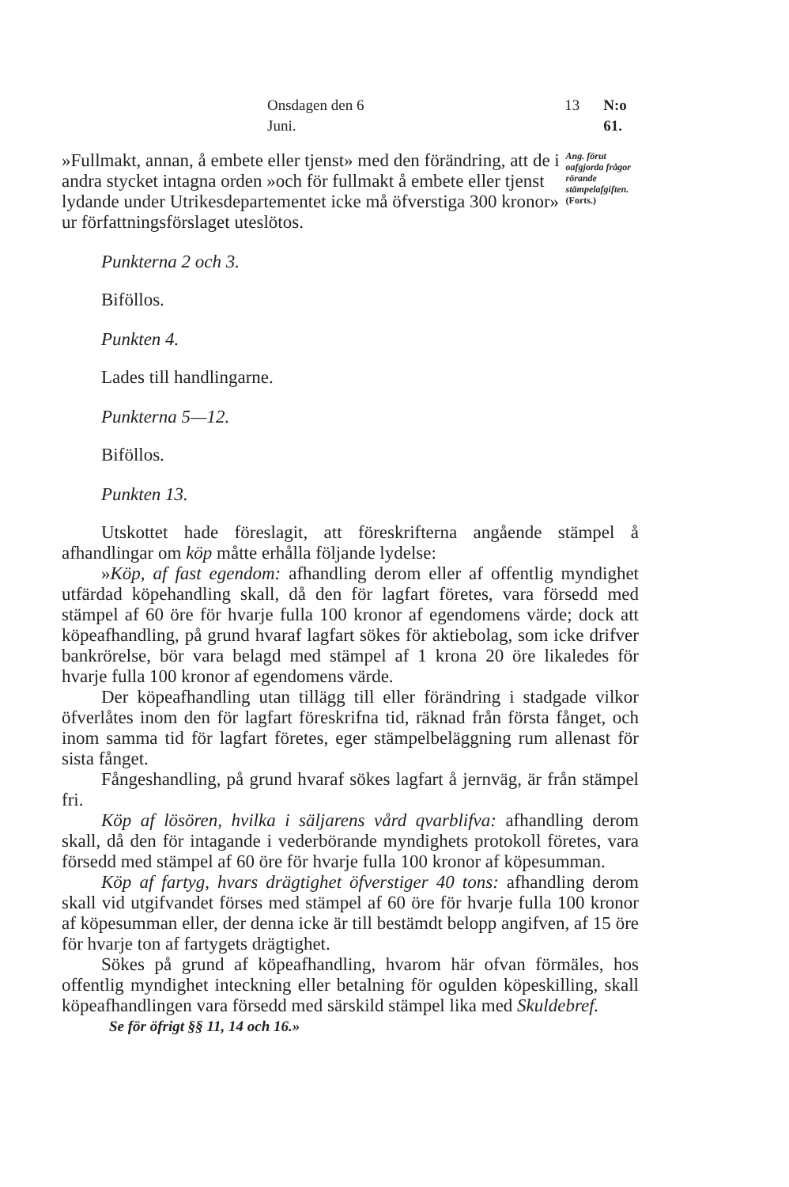Onsdagen den 6 Juni. 13 N:o 61.
»Fullmakt, annan, å embete eller tjenst» med den förändring, att de i andra stycket intagna orden »och för fullmakt å embete eller tjenst lydande under Utrikesdepartementet icke må öfverstiga 300 kronor» ur författningsförslaget uteslötos.
Ang. förut oafgjorda frågor rörande stämpelafgiften.
(Forts.)
Punkterna 2 och 3.
Biföllos.
Punkten 4.
Lades till handlingarne.
Punkterna 5—12.
Biföllos.
Punkten 13.
Utskottet hade föreslagit, att föreskrifterna angående stämpel å afhandlingar om köp måtte erhålla följande lydelse:
»Köp, af fast egendom: afhandling derom eller af offentlig myndighet utfärdad köpehandling skall, då den för lagfart företes, vara försedd med stämpel af 60 öre för hvarje fulla 100 kronor af egendomens värde; dock att köpeafhandling, på grund hvaraf lagfart sökes för aktiebolag, som icke drifver bankrörelse, bör vara belagd med stämpel af 1 krona 20 öre likaledes för hvarje fulla 100 kronor af egendomens värde.
Der köpeafhandling utan tillägg till eller förändring i stadgade vilkor öfverlåtes inom den för lagfart föreskrifna tid, räknad från första fånget, och inom samma tid för lagfart företes, eger stämpelbeläggning rum allenast för sista fånget.
Fångeshandling, på grund hvaraf sökes lagfart å jernväg, är från stämpel fri.
Köp af lösören, hvilka i säljarens vård qvarblifva: afhandling derom skall, då den för intagande i vederbörande myndighets protokoll företes, vara försedd med stämpel af 60 öre för hvarje fulla 100 kronor af köpesumman.
Köp af fartyg, hvars drägtighet öfverstiger 40 tons: afhandling derom skall vid utgifvandet förses med stämpel af 60 öre för hvarje fulla 100 kronor af köpesumman eller, der denna icke är till bestämdt belopp angifven, af 15 öre för hvarje ton af fartygets drägtighet.
Sökes på grund af köpeafhandling, hvarom här ofvan förmäles, hos offentlig myndighet inteckning eller betalning för ogulden köpeskilling, skall köpeafhandlingen vara försedd med särskild stämpel lika med Skuldebref.
Se för öfrigt §§ 11, 14 och 16.»